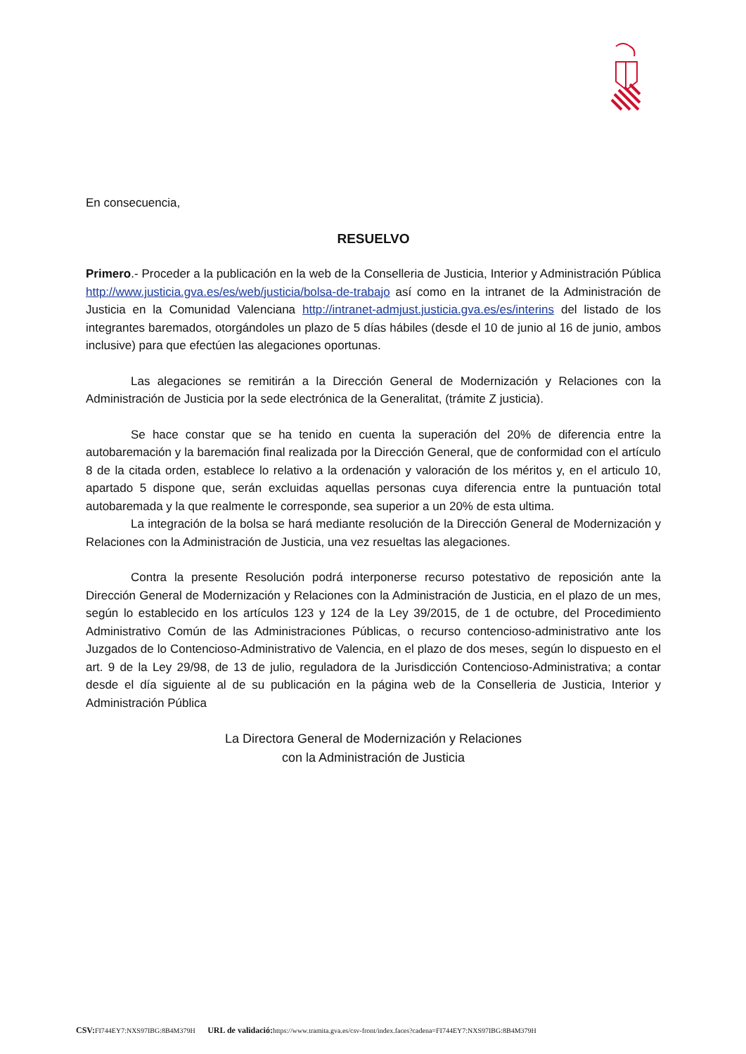En consecuencia,
RESUELVO
Primero.- Proceder a la publicación en la web de la Conselleria de Justicia, Interior y Administración Pública http://www.justicia.gva.es/es/web/justicia/bolsa-de-trabajo así como en la intranet de la Administración de Justicia en la Comunidad Valenciana http://intranet-admjust.justicia.gva.es/es/interins del listado de los integrantes baremados, otorgándoles un plazo de 5 días hábiles (desde el 10 de junio al 16 de junio, ambos inclusive) para que efectúen las alegaciones oportunas.
Las alegaciones se remitirán a la Dirección General de Modernización y Relaciones con la Administración de Justicia por la sede electrónica de la Generalitat, (trámite Z justicia).
Se hace constar que se ha tenido en cuenta la superación del 20% de diferencia entre la autobaremación y la baremación final realizada por la Dirección General, que de conformidad con el artículo 8 de la citada orden, establece lo relativo a la ordenación y valoración de los méritos y, en el articulo 10, apartado 5 dispone que, serán excluidas aquellas personas cuya diferencia entre la puntuación total autobaremada y la que realmente le corresponde, sea superior a un 20% de esta ultima.
La integración de la bolsa se hará mediante resolución de la Dirección General de Modernización y Relaciones con la Administración de Justicia, una vez resueltas las alegaciones.
Contra la presente Resolución podrá interponerse recurso potestativo de reposición ante la Dirección General de Modernización y Relaciones con la Administración de Justicia, en el plazo de un mes, según lo establecido en los artículos 123 y 124 de la Ley 39/2015, de 1 de octubre, del Procedimiento Administrativo Común de las Administraciones Públicas, o recurso contencioso-administrativo ante los Juzgados de lo Contencioso-Administrativo de Valencia, en el plazo de dos meses, según lo dispuesto en el art. 9 de la Ley 29/98, de 13 de julio, reguladora de la Jurisdicción Contencioso-Administrativa; a contar desde el día siguiente al de su publicación en la página web de la Conselleria de Justicia, Interior y Administración Pública
La Directora General de Modernización y Relaciones
con la Administración de Justicia
CSV: FI744EY7:NXS97IBG:8B4M379H URL de validació: https://www.tramita.gva.es/csv-front/index.faces?cadena=FI744EY7:NXS97IBG:8B4M379H